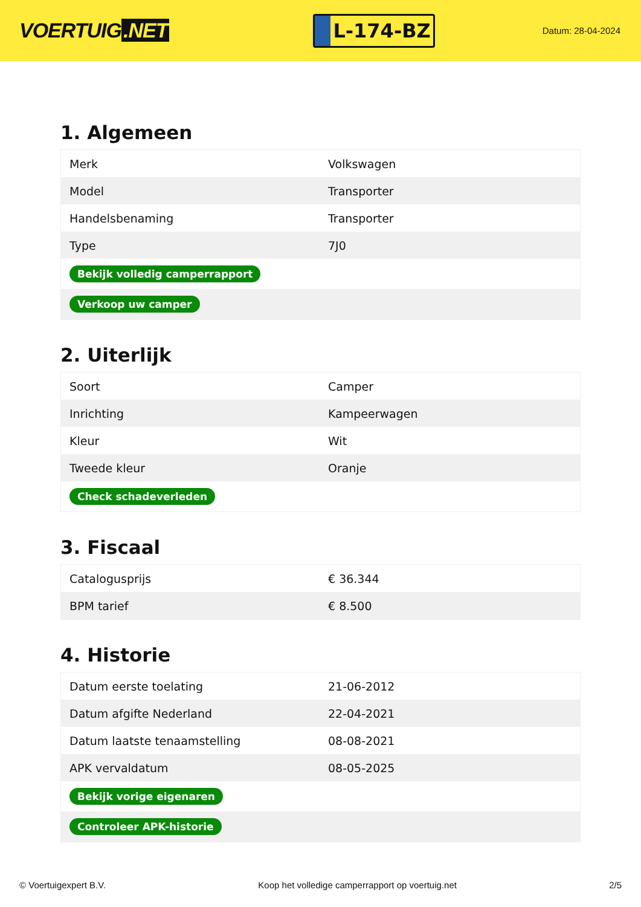VOERTUIG.NET
L-174-BZ
Datum: 28-04-2024
1. Algemeen
| Merk | Volkswagen |
| Model | Transporter |
| Handelsbenaming | Transporter |
| Type | 7J0 |
| Bekijk volledig camperrapport | |
| Verkoop uw camper | |
2. Uiterlijk
| Soort | Camper |
| Inrichting | Kampeerwagen |
| Kleur | Wit |
| Tweede kleur | Oranje |
| Check schadeverleden | |
3. Fiscaal
| Catalogusprijs | € 36.344 |
| BPM tarief | € 8.500 |
4. Historie
| Datum eerste toelating | 21-06-2012 |
| Datum afgifte Nederland | 22-04-2021 |
| Datum laatste tenaamstelling | 08-08-2021 |
| APK vervaldatum | 08-05-2025 |
| Bekijk vorige eigenaren | |
| Controleer APK-historie | |
© Voertuigexpert B.V. Koop het volledige camperrapport op voertuig.net 2/5